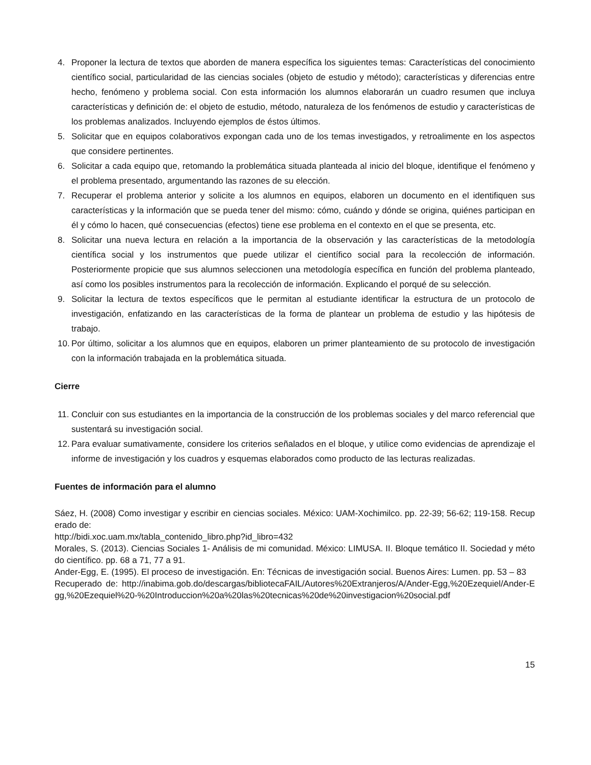4. Proponer la lectura de textos que aborden de manera específica los siguientes temas: Características del conocimiento científico social, particularidad de las ciencias sociales (objeto de estudio y método); características y diferencias entre hecho, fenómeno y problema social. Con esta información los alumnos elaborarán un cuadro resumen que incluya características y definición de: el objeto de estudio, método, naturaleza de los fenómenos de estudio y características de los problemas analizados. Incluyendo ejemplos de éstos últimos.
5. Solicitar que en equipos colaborativos expongan cada uno de los temas investigados, y retroalimente en los aspectos que considere pertinentes.
6. Solicitar a cada equipo que, retomando la problemática situada planteada al inicio del bloque, identifique el fenómeno y el problema presentado, argumentando las razones de su elección.
7. Recuperar el problema anterior y solicite a los alumnos en equipos, elaboren un documento en el identifiquen sus características y la información que se pueda tener del mismo: cómo, cuándo y dónde se origina, quiénes participan en él y cómo lo hacen, qué consecuencias (efectos) tiene ese problema en el contexto en el que se presenta, etc.
8. Solicitar una nueva lectura en relación a la importancia de la observación y las características de la metodología científica social y los instrumentos que puede utilizar el científico social para la recolección de información. Posteriormente propicie que sus alumnos seleccionen una metodología específica en función del problema planteado, así como los posibles instrumentos para la recolección de información. Explicando el porqué de su selección.
9. Solicitar la lectura de textos específicos que le permitan al estudiante identificar la estructura de un protocolo de investigación, enfatizando en las características de la forma de plantear un problema de estudio y las hipótesis de trabajo.
10. Por último, solicitar a los alumnos que en equipos, elaboren un primer planteamiento de su protocolo de investigación con la información trabajada en la problemática situada.
Cierre
11. Concluir con sus estudiantes en la importancia de la construcción de los problemas sociales y del marco referencial que sustentará su investigación social.
12. Para evaluar sumativamente, considere los criterios señalados en el bloque, y utilice como evidencias de aprendizaje el informe de investigación y los cuadros y esquemas elaborados como producto de las lecturas realizadas.
Fuentes de información para el alumno
Sáez, H. (2008) Como investigar y escribir en ciencias sociales. México: UAM-Xochimilco. pp. 22-39; 56-62; 119-158. Recuperado de:
http://bidi.xoc.uam.mx/tabla_contenido_libro.php?id_libro=432
Morales, S. (2013). Ciencias Sociales 1- Análisis de mi comunidad. México: LIMUSA. II. Bloque temático II. Sociedad y método científico. pp. 68 a 71, 77 a 91.
Ander-Egg, E. (1995). El proceso de investigación. En: Técnicas de investigación social. Buenos Aires: Lumen. pp. 53 – 83
Recuperado de: http://inabima.gob.do/descargas/bibliotecaFAIL/Autores%20Extranjeros/A/Ander-Egg,%20Ezequiel/Ander-Egg,%20Ezequiel%20-%20Introduccion%20a%20las%20tecnicas%20de%20investigacion%20social.pdf
15